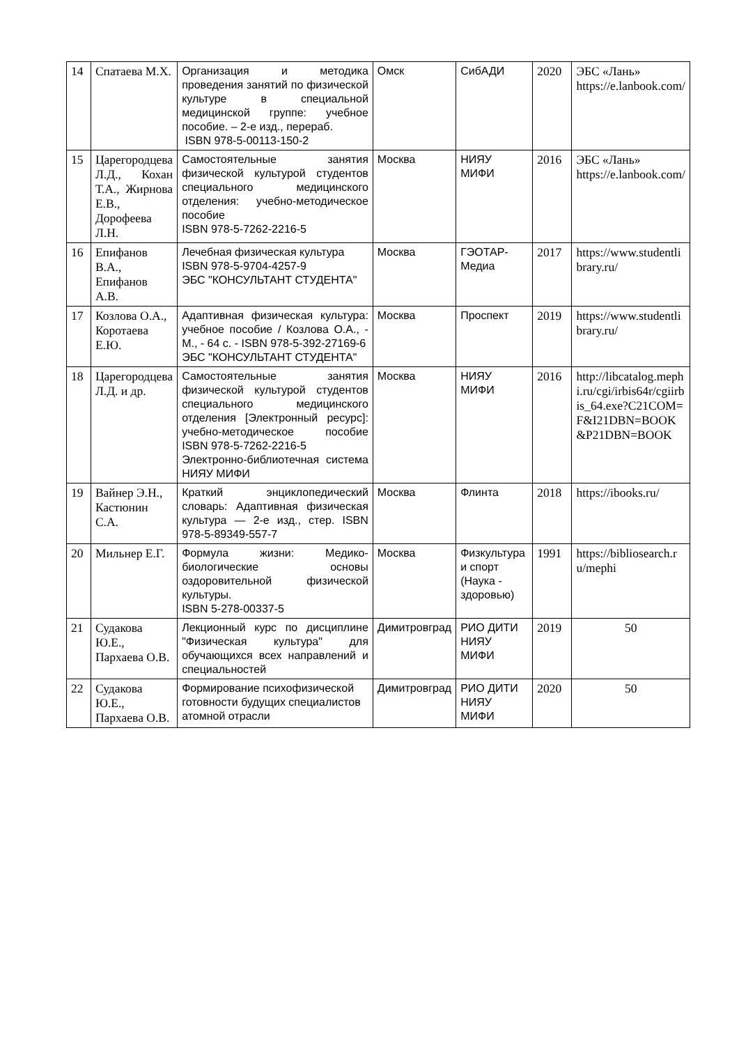| 14 | Спатаева М.Х. | Организация и методика проведения занятий по физической культуре в специальной медицинской группе: учебное пособие. – 2-е изд., перераб. ISBN 978-5-00113-150-2 | Омск | СибАДИ | 2020 | ЭБС «Лань» https://e.lanbook.com/ |
| 15 | Царегородцева Л.Д., Кохан Т.А., Жирнова Е.В., Дорофеева Л.Н. | Самостоятельные занятия физической культурой студентов специального медицинского отделения: учебно-методическое пособие ISBN 978-5-7262-2216-5 | Москва | НИЯУ МИФИ | 2016 | ЭБС «Лань» https://e.lanbook.com/ |
| 16 | Епифанов В.А., Епифанов А.В. | Лечебная физическая культура ISBN 978-5-9704-4257-9 ЭБС "КОНСУЛЬТАНТ СТУДЕНТА" | Москва | ГЭОТАР-Медиа | 2017 | https://www.studentlibrary.ru/ |
| 17 | Козлова О.А., Коротаева Е.Ю. | Адаптивная физическая культура: учебное пособие / Козлова О.А., - М., - 64 с. - ISBN 978-5-392-27169-6 ЭБС "КОНСУЛЬТАНТ СТУДЕНТА" | Москва | Проспект | 2019 | https://www.studentlibrary.ru/ |
| 18 | Царегородцева Л.Д. и др. | Самостоятельные занятия физической культурой студентов специального медицинского отделения [Электронный ресурс]: учебно-методическое пособие ISBN 978-5-7262-2216-5 Электронно-библиотечная система НИЯУ МИФИ | Москва | НИЯУ МИФИ | 2016 | http://libcatalog.mephi.ru/cgi/irbis64r/cgiirbis_64.exe?C21COM=F&I21DBN=BOOK&P21DBN=BOOK |
| 19 | Вайнер Э.Н., Кастюнин С.А. | Краткий энциклопедический словарь: Адаптивная физическая культура — 2-е изд., стер. ISBN 978-5-89349-557-7 | Москва | Флинта | 2018 | https://ibooks.ru/ |
| 20 | Мильнер Е.Г. | Формула жизни: Медико-биологические основы оздоровительной физической культуры. ISBN 5-278-00337-5 | Москва | Физкультура и спорт (Наука - здоровью) | 1991 | https://bibliosearch.ru/mephi |
| 21 | Судакова Ю.Е., Пархаева О.В. | Лекционный курс по дисциплине "Физическая культура" для обучающихся всех направлений и специальностей | Димитровград | РИО ДИТИ НИЯУ МИФИ | 2019 | 50 |
| 22 | Судакова Ю.Е., Пархаева О.В. | Формирование психофизической готовности будущих специалистов атомной отрасли | Димитровград | РИО ДИТИ НИЯУ МИФИ | 2020 | 50 |